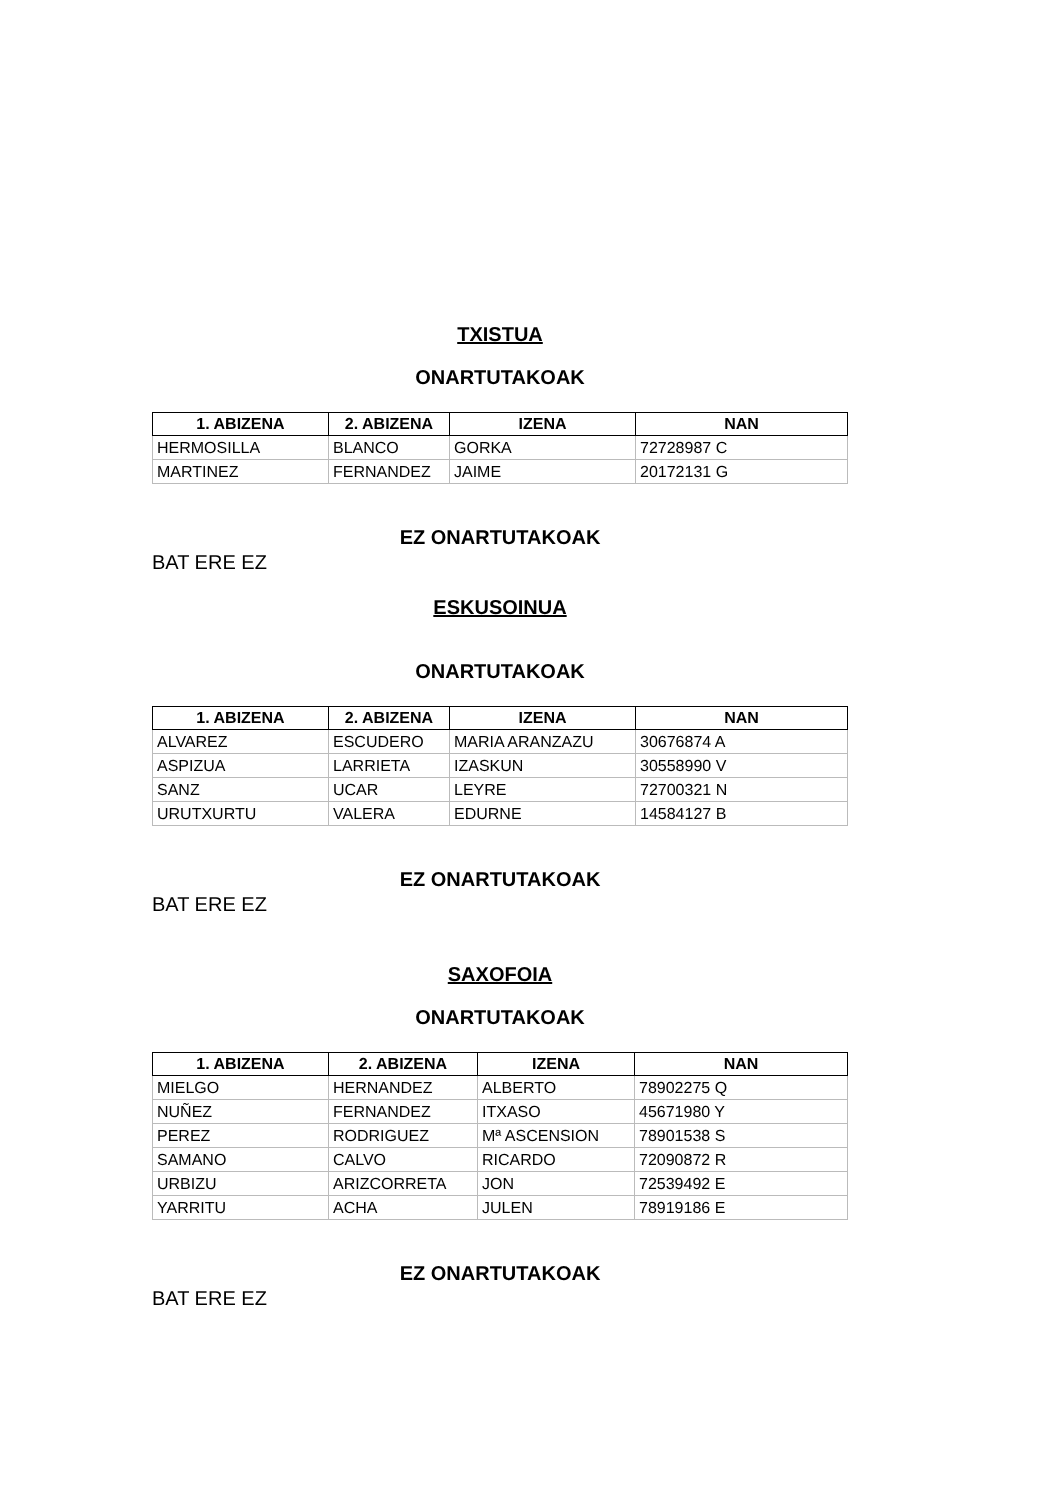TXISTUA
ONARTUTAKOAK
| 1. ABIZENA | 2. ABIZENA | IZENA | NAN |
| --- | --- | --- | --- |
| HERMOSILLA | BLANCO | GORKA | 72728987 C |
| MARTINEZ | FERNANDEZ | JAIME | 20172131 G |
EZ ONARTUTAKOAK
BAT ERE EZ
ESKUSOINUA
ONARTUTAKOAK
| 1. ABIZENA | 2. ABIZENA | IZENA | NAN |
| --- | --- | --- | --- |
| ALVAREZ | ESCUDERO | MARIA ARANZAZU | 30676874 A |
| ASPIZUA | LARRIETA | IZASKUN | 30558990 V |
| SANZ | UCAR | LEYRE | 72700321 N |
| URUTXURTU | VALERA | EDURNE | 14584127 B |
EZ ONARTUTAKOAK
BAT ERE EZ
SAXOFOIA
ONARTUTAKOAK
| 1. ABIZENA | 2. ABIZENA | IZENA | NAN |
| --- | --- | --- | --- |
| MIELGO | HERNANDEZ | ALBERTO | 78902275 Q |
| NUÑEZ | FERNANDEZ | ITXASO | 45671980 Y |
| PEREZ | RODRIGUEZ | Mª ASCENSION | 78901538 S |
| SAMANO | CALVO | RICARDO | 72090872 R |
| URBIZU | ARIZCORRETA | JON | 72539492 E |
| YARRITU | ACHA | JULEN | 78919186 E |
EZ ONARTUTAKOAK
BAT ERE EZ